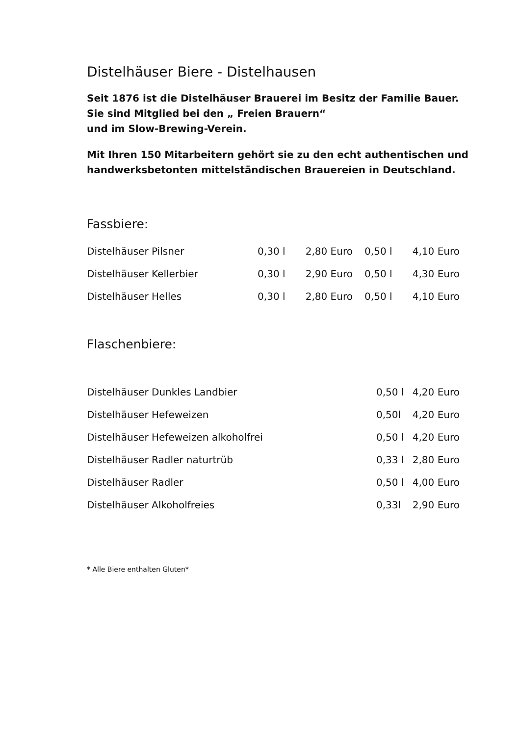Distelhäuser Biere - Distelhausen
Seit 1876 ist die Distelhäuser Brauerei im Besitz der Familie Bauer.
Sie sind Mitglied bei den „ Freien Brauern“
und im Slow-Brewing-Verein.
Mit Ihren 150 Mitarbeitern gehört sie zu den echt authentischen und handwerksbetonten mittelständischen Brauereien in Deutschland.
Fassbiere:
| Distelhäuser Pilsner | 0,30 l | 2,80 Euro | 0,50 l | 4,10 Euro |
| Distelhäuser Kellerbier | 0,30 l | 2,90 Euro | 0,50 l | 4,30 Euro |
| Distelhäuser Helles | 0,30 l | 2,80 Euro | 0,50 l | 4,10 Euro |
Flaschenbiere:
| Distelhäuser Dunkles Landbier | 0,50 l | 4,20 Euro |
| Distelhäuser Hefeweizen | 0,50l | 4,20 Euro |
| Distelhäuser Hefeweizen alkoholfrei | 0,50 l | 4,20 Euro |
| Distelhäuser Radler naturtrüb | 0,33 l | 2,80 Euro |
| Distelhäuser Radler | 0,50 l | 4,00 Euro |
| Distelhäuser Alkoholfreies | 0,33l | 2,90 Euro |
* Alle Biere enthalten Gluten*